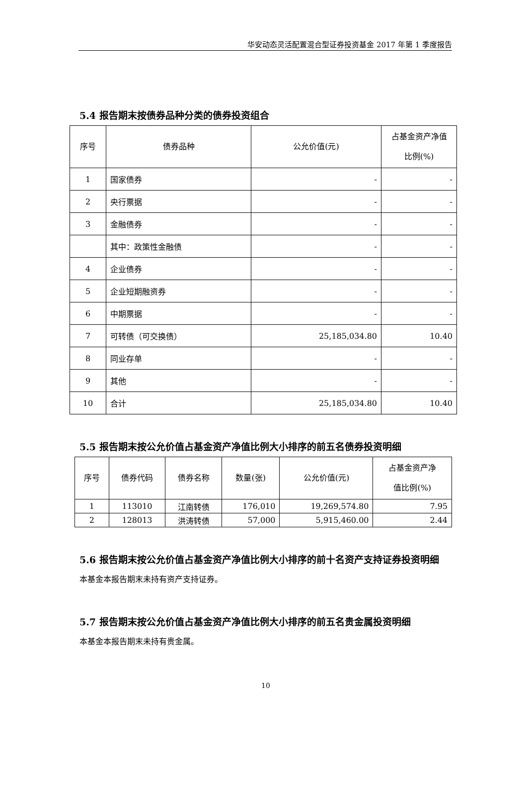华安动态灵活配置混合型证券投资基金 2017 年第 1 季度报告
5.4 报告期末按债券品种分类的债券投资组合
| 序号 | 债券品种 | 公允价值(元) | 占基金资产净值 比例(%) |
| --- | --- | --- | --- |
| 1 | 国家债券 | - | - |
| 2 | 央行票据 | - | - |
| 3 | 金融债券 | - | - |
| | 其中：政策性金融债 | - | - |
| 4 | 企业债券 | - | - |
| 5 | 企业短期融资券 | - | - |
| 6 | 中期票据 | - | - |
| 7 | 可转债（可交换债） | 25,185,034.80 | 10.40 |
| 8 | 同业存单 | - | - |
| 9 | 其他 | - | - |
| 10 | 合计 | 25,185,034.80 | 10.40 |
5.5 报告期末按公允价值占基金资产净值比例大小排序的前五名债券投资明细
| 序号 | 债券代码 | 债券名称 | 数量(张) | 公允价值(元) | 占基金资产净 值比例(%) |
| --- | --- | --- | --- | --- | --- |
| 1 | 113010 | 江南转债 | 176,010 | 19,269,574.80 | 7.95 |
| 2 | 128013 | 洪涛转债 | 57,000 | 5,915,460.00 | 2.44 |
5.6 报告期末按公允价值占基金资产净值比例大小排序的前十名资产支持证券投资明细
本基金本报告期末未持有资产支持证券。
5.7 报告期末按公允价值占基金资产净值比例大小排序的前五名贵金属投资明细
本基金本报告期末未持有贵金属。
10